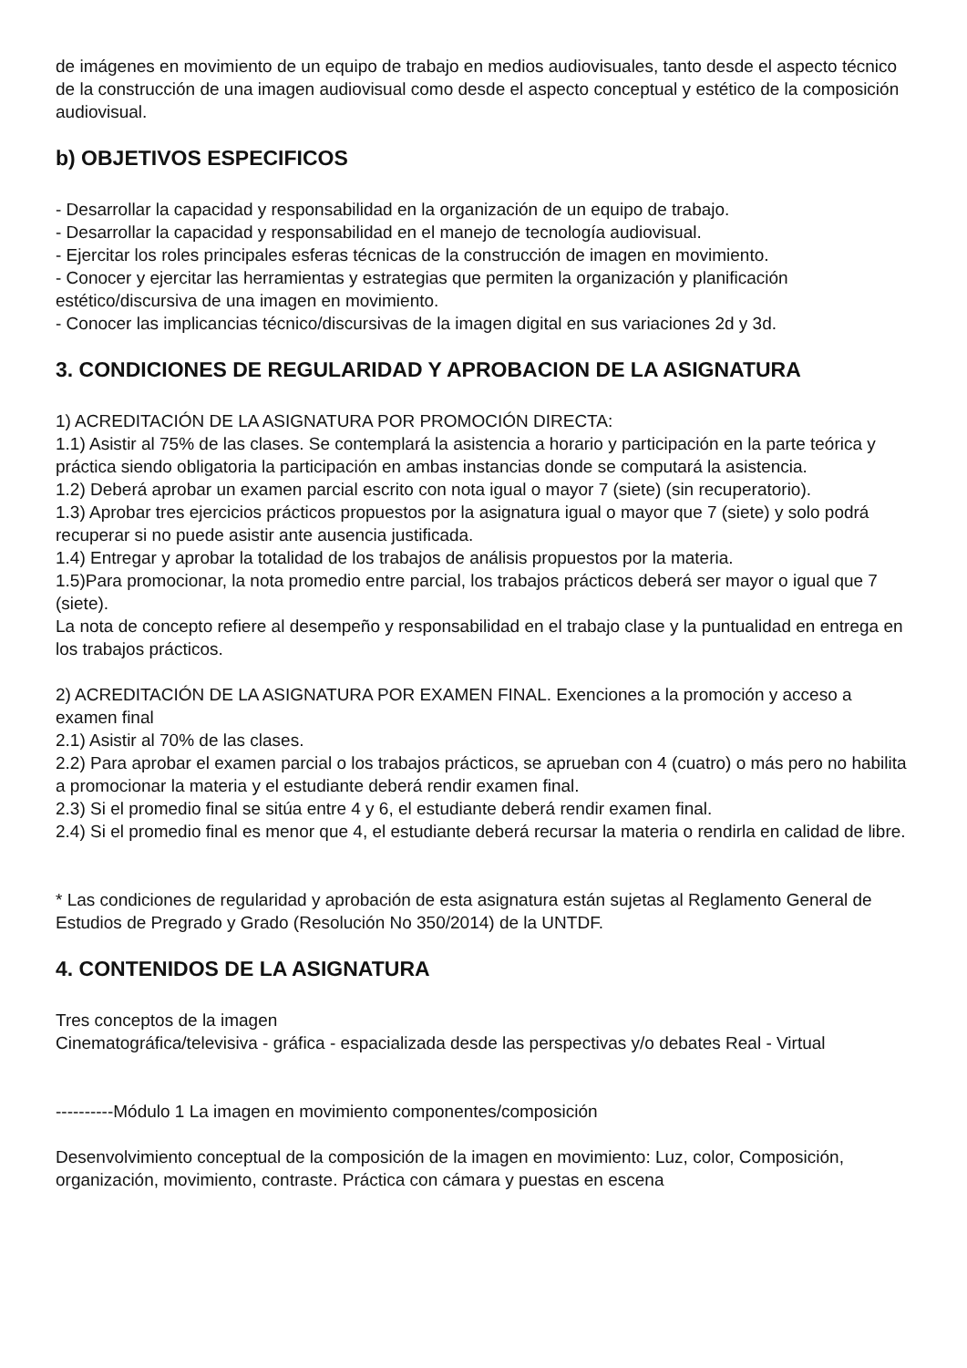de imágenes en movimiento de un equipo de trabajo en medios audiovisuales, tanto desde el aspecto técnico de la construcción de una imagen audiovisual como desde el aspecto conceptual y estético de la composición audiovisual.
b) OBJETIVOS ESPECIFICOS
- Desarrollar la capacidad y responsabilidad en la organización de un equipo de trabajo.
- Desarrollar la capacidad y responsabilidad en el manejo de tecnología audiovisual.
- Ejercitar los roles principales esferas técnicas de la construcción de imagen en movimiento.
- Conocer y ejercitar las herramientas y estrategias que permiten la organización y planificación estético/discursiva de una imagen en movimiento.
- Conocer las implicancias técnico/discursivas de la imagen digital en sus variaciones 2d y 3d.
3. CONDICIONES DE REGULARIDAD Y APROBACION DE LA ASIGNATURA
1) ACREDITACIÓN DE LA ASIGNATURA POR PROMOCIÓN DIRECTA:
1.1) Asistir al 75% de las clases. Se contemplará la asistencia a horario y participación en la parte teórica y práctica siendo obligatoria la participación en ambas instancias donde se computará la asistencia.
1.2) Deberá aprobar un examen parcial escrito con nota igual o mayor 7 (siete) (sin recuperatorio).
1.3) Aprobar tres ejercicios prácticos propuestos por la asignatura igual o mayor que 7 (siete) y solo podrá recuperar si no puede asistir ante ausencia justificada.
1.4) Entregar y aprobar la totalidad de los trabajos de análisis propuestos por la materia.
1.5)Para promocionar, la nota promedio entre parcial, los trabajos prácticos deberá ser mayor o igual que 7 (siete).
La nota de concepto refiere al desempeño y responsabilidad en el trabajo clase y la puntualidad en entrega en los trabajos prácticos.
2) ACREDITACIÓN DE LA ASIGNATURA POR EXAMEN FINAL. Exenciones a la promoción y acceso a examen final
2.1) Asistir al 70% de las clases.
2.2) Para aprobar el examen parcial o los trabajos prácticos, se aprueban con 4 (cuatro) o más pero no habilita a promocionar la materia y el estudiante deberá rendir examen final.
2.3) Si el promedio final se sitúa entre 4 y 6, el estudiante deberá rendir examen final.
2.4) Si el promedio final es menor que 4, el estudiante deberá recursar la materia o rendirla en calidad de libre.
* Las condiciones de regularidad y aprobación de esta asignatura están sujetas al Reglamento General de Estudios de Pregrado y Grado (Resolución No 350/2014) de la UNTDF.
4. CONTENIDOS DE LA ASIGNATURA
Tres conceptos de la imagen
Cinematográfica/televisiva - gráfica - espacializada desde las perspectivas y/o debates Real - Virtual
----------Módulo 1 La imagen en movimiento componentes/composición
Desenvolvimiento conceptual de la composición de la imagen en movimiento: Luz, color, Composición, organización, movimiento, contraste. Práctica con cámara y puestas en escena